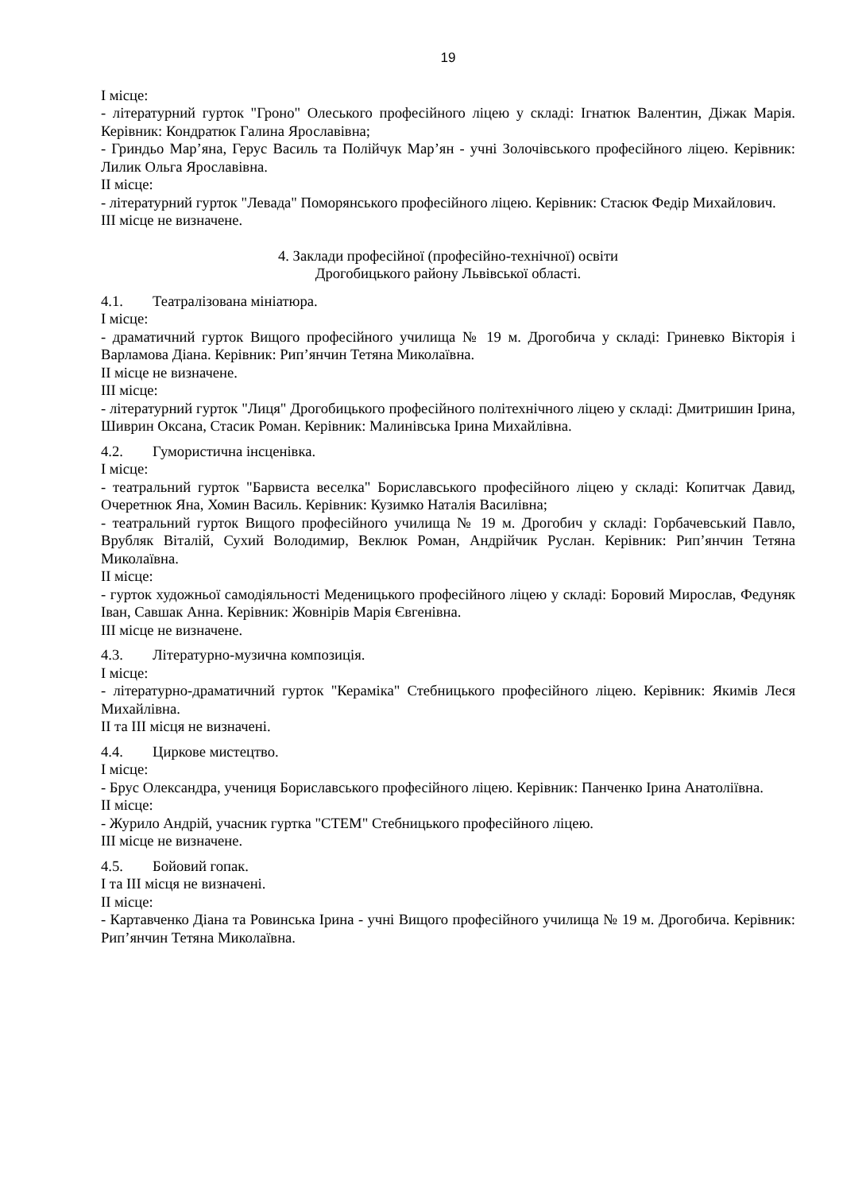19
І місце:
- літературний гурток "Гроно" Олеського професійного ліцею у складі: Ігнатюк Валентин, Діжак Марія. Керівник: Кондратюк Галина Ярославівна;
- Гриндьо Мар’яна, Герус Василь та Полійчук Мар’ян - учні Золочівського професійного ліцею. Керівник: Лилик Ольга Ярославівна.
ІІ місце:
- літературний гурток "Левада" Поморянського професійного ліцею. Керівник: Стасюк Федір Михайлович.
ІІІ місце не визначене.
4. Заклади професійної (професійно-технічної) освіти
Дрогобицького району Львівської області.
4.1. Театралізована мініатюра.
І місце:
- драматичний гурток Вищого професійного училища № 19 м. Дрогобича у складі: Гриневко Вікторія і Варламова Діана. Керівник: Рип’янчин Тетяна Миколаївна.
ІІ місце не визначене.
ІІІ місце:
- літературний гурток "Лиця" Дрогобицького професійного політехнічного ліцею у складі: Дмитришин Ірина, Шиврин Оксана, Стасик Роман. Керівник: Малинівська Ірина Михайлівна.
4.2. Гумористична інсценівка.
І місце:
- театральний гурток "Барвиста веселка" Бориславського професійного ліцею у складі: Копитчак Давид, Очеретнюк Яна, Хомин Василь. Керівник: Кузимко Наталія Василівна;
- театральний гурток Вищого професійного училища № 19 м. Дрогобич у складі: Горбачевський Павло, Врубляк Віталій, Сухий Володимир, Веклюк Роман, Андрійчик Руслан. Керівник: Рип’янчин Тетяна Миколаївна.
ІІ місце:
- гурток художньої самодіяльності Меденицького професійного ліцею у складі: Боровий Мирослав, Федуняк Іван, Савшак Анна. Керівник: Жовнірів Марія Євгенівна.
ІІІ місце не визначене.
4.3. Літературно-музична композиція.
І місце:
- літературно-драматичний гурток "Кераміка" Стебницького професійного ліцею. Керівник: Якимів Леся Михайлівна.
ІІ та ІІІ місця не визначені.
4.4. Циркове мистецтво.
І місце:
- Брус Олександра, учениця Бориславського професійного ліцею. Керівник: Панченко Ірина Анатоліївна.
ІІ місце:
- Журило Андрій, учасник гуртка "СТЕМ" Стебницького професійного ліцею.
ІІІ місце не визначене.
4.5. Бойовий гопак.
І та ІІІ місця не визначені.
ІІ місце:
- Картавченко Діана та Ровинська Ірина - учні Вищого професійного училища № 19 м. Дрогобича. Керівник: Рип’янчин Тетяна Миколаївна.